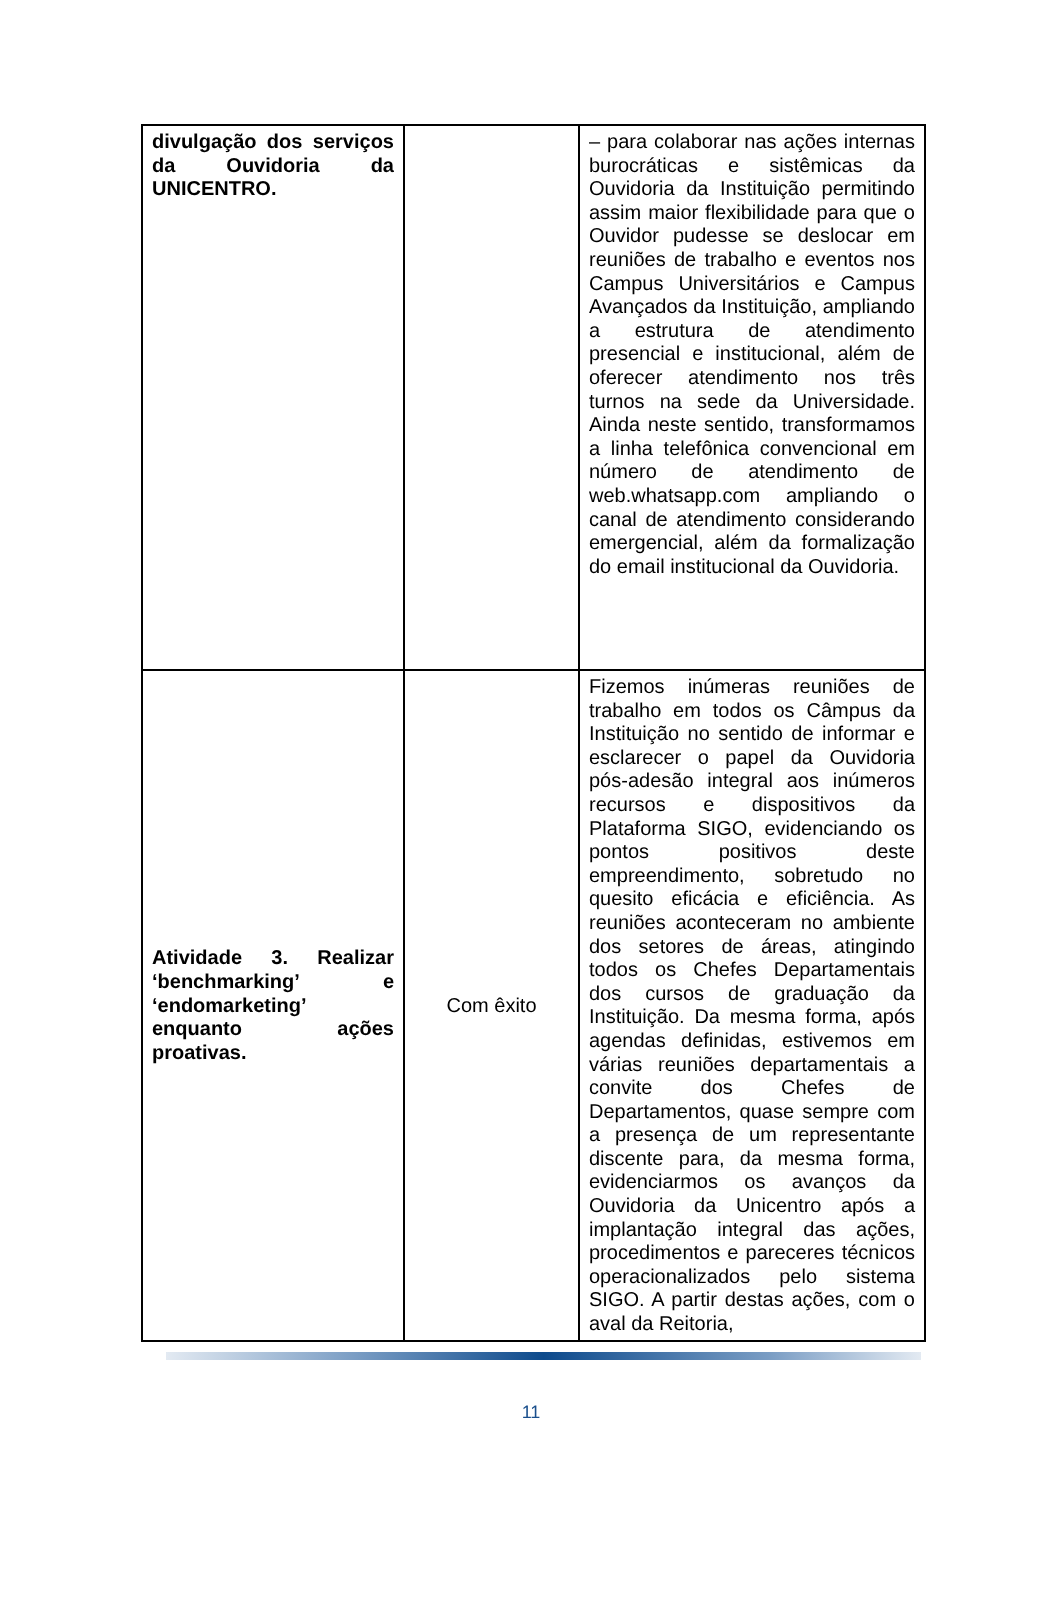| divulgação dos serviços da Ouvidoria da UNICENTRO. | | – para colaborar nas ações internas burocráticas e sistêmicas da Ouvidoria da Instituição permitindo assim maior flexibilidade para que o Ouvidor pudesse se deslocar em reuniões de trabalho e eventos nos Campus Universitários e Campus Avançados da Instituição, ampliando a estrutura de atendimento presencial e institucional, além de oferecer atendimento nos três turnos na sede da Universidade. Ainda neste sentido, transformamos a linha telefônica convencional em número de atendimento de web.whatsapp.com ampliando o canal de atendimento considerando emergencial, além da formalização do email institucional da Ouvidoria. |
| Atividade 3. Realizar ‘benchmarking’ e ‘endomarketing’ enquanto ações proativas. | Com êxito | Fizemos inúmeras reuniões de trabalho em todos os Câmpus da Instituição no sentido de informar e esclarecer o papel da Ouvidoria pós-adesão integral aos inúmeros recursos e dispositivos da Plataforma SIGO, evidenciando os pontos positivos deste empreendimento, sobretudo no quesito eficácia e eficiência. As reuniões aconteceram no ambiente dos setores de áreas, atingindo todos os Chefes Departamentais dos cursos de graduação da Instituição. Da mesma forma, após agendas definidas, estivemos em várias reuniões departamentais a convite dos Chefes de Departamentos, quase sempre com a presença de um representante discente para, da mesma forma, evidenciarmos os avanços da Ouvidoria da Unicentro após a implantação integral das ações, procedimentos e pareceres técnicos operacionalizados pelo sistema SIGO. A partir destas ações, com o aval da Reitoria, |
11